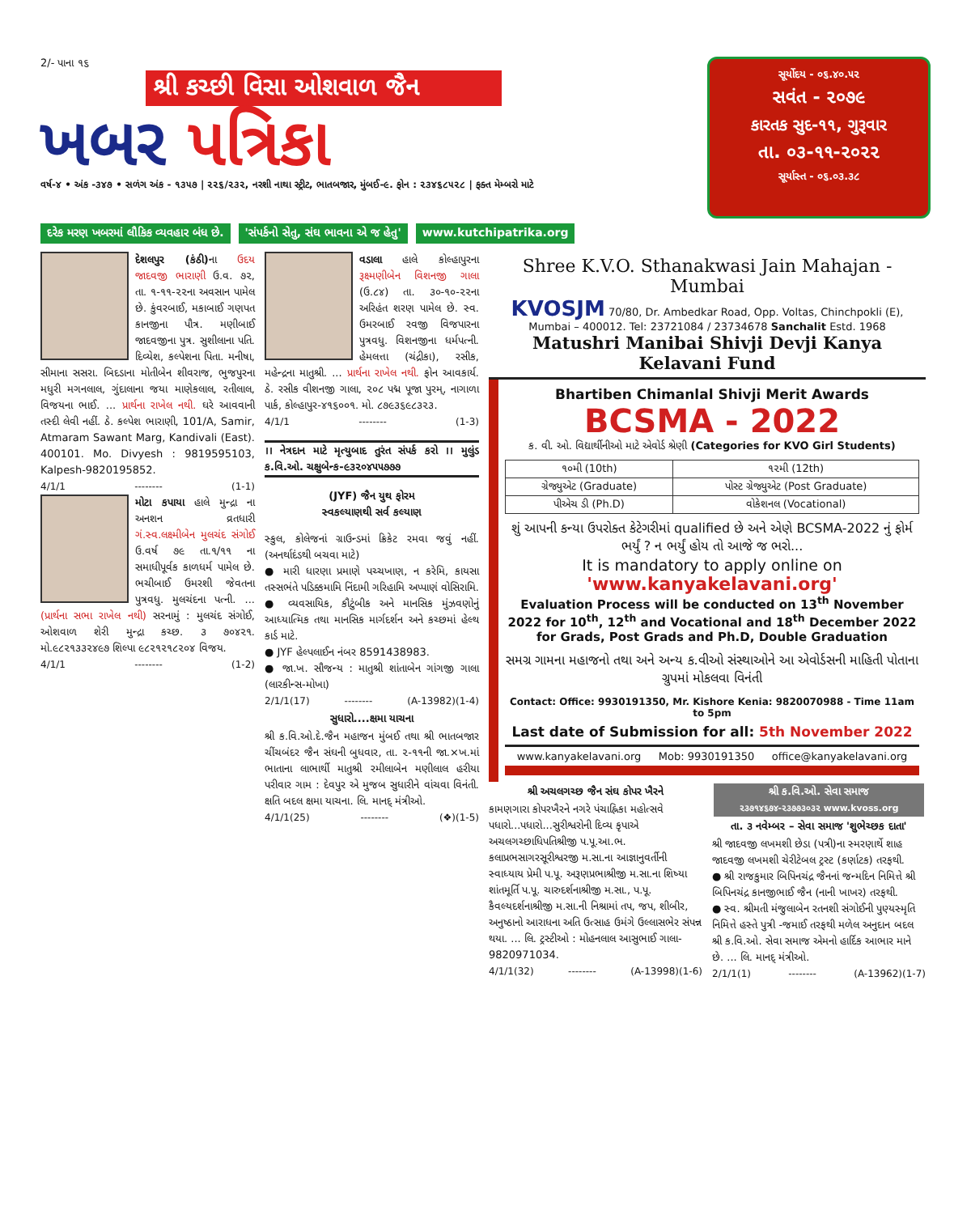2/- પાના ૧૬
શ્રી કચ્છી વિસા ઓશવાળ જૈન
ખબર પત્રિકા
વર્ષ-૪ • અંક -૩૪૭ • સળંગ અંક - ૧૩૫૭ | ૨૨૬/૨૩૨, નરશી નાથા સ્ટ્રીટ, ભાતબજાર, મુંબઈ-૯. ફોન : ૨૩૪૬૮૫૨૮ | ફક્ત મેમ્બરો માટે
સૂર્યોદય - ૦૬.૪૦.૫૨
સવંત - ૨૦૭૯
કારતક સુદ-૧૧, ગુરૂવાર
તા. ૦૩-૧૧-૨૦૨૨
સૂર્યાસ્ત - ૦૬.૦૩.૩૮
દરેક મરણ ખબરમાં લૌકિક વ્યવહાર બંધ છે.
'સંપર્કનો સેતુ, સંઘ ભાવના એ જ હેતુ'
www.kutchipatrika.org
દેશલપુર (કંઠી) ના ઉદય જાદવજી ભારાણી ઉ.વ. ૭૨, તા. ૧-૧૧-૨૨ના અવસાન પામેલ છે. કુંવરબાઈ, મકાબાઈ ગણપત કાનજીના પૌત્ર. મણીબાઈ જાદવજીના પુત્ર. સુશીલાના પતિ. દિવ્યેશ, કલ્પેશના પિતા. મનીષા, સીમાના સસરા. બિદડાના મોતીબેન શીવરાજ, ભુજપુરના મધુરી મગનલાલ, ગુંદાલાના જયા માણેકલાલ, રતીલાલ, વિજયના ભાઈ. ... પ્રાર્થના રાખેલ નથી. ઘરે આવવાની તસ્દી લેવી નહીં. ઠે. કલ્પેશ ભારાણી, 101/A, Samir, Atmaram Sawant Marg, Kandivali (East). 400101. Mo. Divyesh : 9819595103, Kalpesh-9820195852.
4/1/1 -------- (1-1)
મોટા કપાયા હાલે મુન્દ્રા ના અનશન વ્રતધારી ગં.સ્વ.લક્ષ્મીબેન મુલચંદ સંગોઈ ઉ.વર્ષ ૭૯ તા.૧/૧૧ ના સમાધીપૂર્વક કાળધર્મ પામેલ છે. ભચીબાઈ ઉમરશી જેવતના પુત્રવધુ. મુલચંદના પત્ની. ... (પ્રાર્થના સભા રાખેલ નથી) સરનામું : મુલચંદ સંગોઈ, ઓશવાળ શેરી મુન્દ્રા કચ્છ. ૩ ૭૦૪૨૧. મો.૯૮૨૧૩૩૨૪૯૭ શિલ્પા ૯૮૨૧૨૧૮૨૦૪ વિજય.
4/1/1 -------- (1-2)
વડાલા હાલે કોલ્હાપુરના રૂક્ષ્મણીબેન વિશનજી ગાલા (ઉ.૮૪) તા. ૩૦-૧૦-૨૨ના અરિહંત શરણ પામેલ છે. સ્વ. ઉમરબાઈ રવજી વિજપારના પુત્રવધુ. વિશનજીના ધર્મપત્ની. હેમલત્તા (ચંદ્રીકા), રસીક, મહેન્દ્રના માતુશ્રી. ... પ્રાર્થના રાખેલ નથી. ફોન આવકાર્ય. ઠે. રસીક વીશનજી ગાલા, ૨૦૮ પદ્મ પૂજા પુરમ્, નાગાળા પાર્ક, કોલ્હાપુર-૪૧૬૦૦૧. મો. ૮૭૯૩૬૯૮૩૨૩.
4/1/1 -------- (1-3)
।। નેત્રદાન માટે મૃત્યુબાદ તુરંત સંપર્ક કરો ।। મુલુંડ ક.વિ.ઓ. ચક્ષુબેન્ક-૯૩૨૦૪૫૫૭૭૭
(JYF) જૈન યુથ ફોરમ
સ્વકલ્યાણથી સર્વ કલ્યાણ
સ્કુલ, કોલેજનાં ગ્રાઉન્ડમાં ક્રિકેટ રમવા જવું નહીં. (અનર્થાદંડથી બચવા માટે)
● મારી ધારણા પ્રમાણે પચ્ચખાણ, ન કરેમિ, કાયસા તસ્સભંતે પડિક્કમામિ નિંદામી ગરિહામિ અપ્પાણં વોસિરામિ.
● વ્યવસાયિક, કૌટુંબીક અને માનસિક મુંઝવણોનું આધ્યાત્મિક તથા માનસિક માર્ગદર્શન અને કચ્છમાં હેલ્થ કાર્ડ માટે.
● JYF હેલ્પલાઈન નંબર 8591438983.
● જા.ખ. સૌજન્ય : માતુશ્રી શાંતાબેન ગાંગજી ગાલા (લારકીન્સ-મોખા)
2/1/1(17) -------- (A-13982)(1-4)
સુધારો....ક્ષમા યાચના
શ્રી ક.વિ.ઓ.દે.જૈન મહાજન મુંબઈ તથા શ્રી ભાતબજાર ચીંચબંદર જૈન સંઘની બુધવાર, તા. ૨-૧૧ની જા.×ખ.માં ભાતાના લાભાર્થી માતુશ્રી રમીલાબેન મણીલાલ હરીયા પરીવાર ગામ : દેવપુર એ મુજબ સુધારીને વાંચવા વિનંતી. ક્ષતિ બદલ ક્ષમા યાચના. લિ. માનદ્ મંત્રીઓ.
4/1/1(25) -------- (❖)(1-5)
Shree K.V.O. Sthanakwasi Jain Mahajan - Mumbai
KVOSJM 70/80, Dr. Ambedkar Road, Opp. Voltas, Chinchpokli (E), Mumbai – 400012. Tel: 23721084 / 23734678 Sanchalit Estd. 1968
Matushri Manibai Shivji Devji Kanya Kelavani Fund
Bhartiben Chimanlal Shivji Merit Awards
BCSMA - 2022
ક. વી. ઓ. વિદ્યાર્થીનીઓ માટે એવોર્ડ શ્રેણી (Categories for KVO Girl Students)
| ૧૦મી (10th) | ૧૨મી (12th) |
| ગ્રેજ્યુએટ (Graduate) | પોસ્ટ ગ્રેજ્યુએટ (Post Graduate) |
| પીએચ ડી (Ph.D) | વોકેશનલ (Vocational) |
શું આપની કન્યા ઉપરોક્ત કેટેગરીમાં qualified છે અને એણે BCSMA-2022 નું ફોર્મ ભર્યું ? ન ભર્યું હોય તો આજે જ ભરો...
It is mandatory to apply online on
'www.kanyakelavani.org'
Evaluation Process will be conducted on 13<sup>th</sup> November 2022 for 10<sup>th</sup>, 12<sup>th</sup> and Vocational and 18<sup>th</sup> December 2022 for Grads, Post Grads and Ph.D, Double Graduation
સમગ્ર ગામના મહાજનો તથા અને અન્ય ક.વીઓ સંસ્થાઓને આ એવોર્ડસની માહિતી પોતાના ગ્રુપમાં મોકલવા વિનંતી
Contact: Office: 9930191350, Mr. Kishore Kenia: 9820070988 - Time 11am to 5pm
Last date of Submission for all: 5th November 2022
www.kanyakelavani.org Mob: 9930191350 office@kanyakelavani.org
શ્રી અચલગચ્છ જૈન સંઘ કોપર ખૈરને
કામણગારા કોપરખૈરને નગરે પંચાહ્નિકા મહોત્સવે પધારો...પધારો...સુરીશ્વરોની દિવ્ય કૃપાએ અચલગચ્છાધિપતિશ્રીજી પ.પૂ.આ.ભ. કલાપ્રભસાગરસૂરીશ્વરજી મ.સા.ના આજ્ઞાનુવર્તીની સ્વાધ્યાય પ્રેમી પ.પૂ. અરૂણપ્રભાશ્રીજી મ.સા.ના શિષ્યા શાંતમૂર્તિ પ.પૂ. ચારુદર્શનાશ્રીજી મ.સા., પ.પૂ. કૈવલ્યદર્શનાશ્રીજી મ.સા.ની નિશ્રામાં તપ, જપ, શીબીર, અનુષ્ઠાનો આરાધના અતિ ઉત્સાહ ઉમંગે ઉલ્લાસભેર સંપન્ન થયા. ... લિ. ટ્રસ્ટીઓ : મોહનલાલ આસુભાઈ ગાલા- 9820971034.
4/1/1(32) -------- (A-13998)(1-6)
શ્રી ક.વિ.ઓ. સેવા સમાજ
૨૩૭૧૪૬૭૪-૨૩૭૭૩૦૩૨ www.kvoss.org
તા. ૩ નવેમ્બર – સેવા સમાજ 'શુભેચ્છક દાતા'
શ્રી જાદવજી લખમશી છેડા (પત્રી)ના સ્મરણાર્થે શાહ જાદવજી લખમશી ચેરીટેબલ ટ્રસ્ટ (કર્ણાટક) તરફથી.
● શ્રી રાજકુમાર બિપિનચંદ્ર જૈનનાં જન્મદિન નિમિત્તે શ્રી બિપિનચંદ્ર કાનજીભાઈ જૈન (નાની ખાખર) તરફથી.
● સ્વ. શ્રીમતી મંજુલાબેન રતનશી સંગોઈની પુણ્યસ્મૃતિ નિમિત્તે હસ્તે પુત્રી -જમાઈ તરફથી મળેલ અનુદાન બદલ શ્રી ક.વિ.ઓ. સેવા સમાજ એમનો હાર્દિક આભાર માને છે. ... લિ. માનદ્ મંત્રીઓ.
2/1/1(1) -------- (A-13962)(1-7)